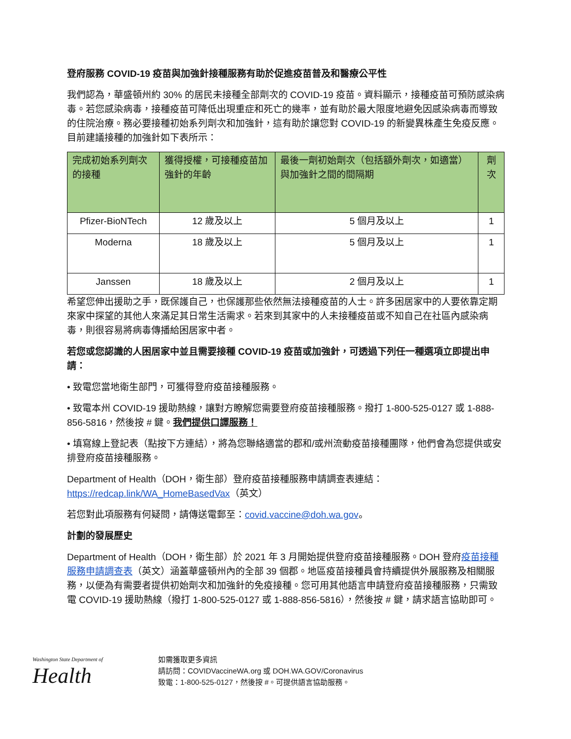登府服務 COVID-19 疫苗與加強針接種服務有助於促進疫苗普及和醫療公平性
我們認為，華盛頓州約 30% 的居民未接種全部劑次的 COVID-19 疫苗。資料顯示，接種疫苗可預防感染病毒。若您感染病毒，接種疫苗可降低出現重症和死亡的幾率，並有助於最大限度地避免因感染病毒而導致的住院治療。務必要接種初始系列劑次和加強針，這有助於讓您對 COVID-19 的新變異株產生免疫反應。目前建議接種的加強針如下表所示：
| 完成初始系列劑次的接種 | 獲得授權，可接種疫苗加強針的年齡 | 最後一劑初始劑次（包括額外劑次，如適當）與加強針之間的間隔期 | 劑次 |
| --- | --- | --- | --- |
| Pfizer-BioNTech | 12 歲及以上 | 5 個月及以上 | 1 |
| Moderna | 18 歲及以上 | 5 個月及以上 | 1 |
| Janssen | 18 歲及以上 | 2 個月及以上 | 1 |
希望您伸出援助之手，既保護自己，也保護那些依然無法接種疫苗的人士。許多困居家中的人要依靠定期來家中探望的其他人來滿足其日常生活需求。若來到其家中的人未接種疫苗或不知自己在社區內感染病毒，則很容易將病毒傳播給困居家中者。
若您或您認識的人困居家中並且需要接種 COVID-19 疫苗或加強針，可透過下列任一種選項立即提出申請：
• 致電您當地衛生部門，可獲得登府疫苗接種服務。
• 致電本州 COVID-19 援助熱線，讓對方瞭解您需要登府疫苗接種服務。撥打 1-800-525-0127 或 1-888-856-5816，然後按 # 鍵。我們提供口譯服務！
• 填寫線上登記表（點按下方連結），將為您聯絡適當的郡和/或州流動疫苗接種團隊，他們會為您提供或安排登府疫苗接種服務。
Department of Health（DOH，衛生部）登府疫苗接種服務申請調查表連結：
https://redcap.link/WA_HomeBasedVax（英文）
若您對此項服務有何疑問，請傳送電郵至：covid.vaccine@doh.wa.gov。
計劃的發展歷史
Department of Health（DOH，衛生部）於 2021 年 3 月開始提供登府疫苗接種服務。DOH 登府疫苗接種服務申請調查表（英文）涵蓋華盛頓州內的全部 39 個郡。地區疫苗接種員會持續提供外展服務及相關服務，以便為有需要者提供初始劑次和加強針的免疫接種。您可用其他語言申請登府疫苗接種服務，只需致電 COVID-19 援助熱線（撥打 1-800-525-0127 或 1-888-856-5816），然後按 # 鍵，請求語言協助即可。
Washington State Department of
Health
如需獲取更多資訊
請訪問：COVIDVaccineWA.org 或 DOH.WA.GOV/Coronavirus
致電：1-800-525-0127，然後按 #。可提供語言協助服務。